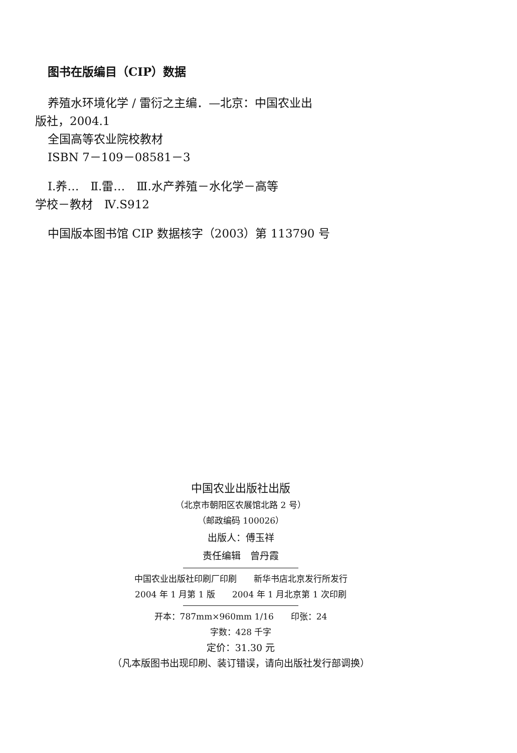图书在版编目（CIP）数据
养殖水环境化学 / 雷衍之主编．—北京：中国农业出
版社，2004.1
全国高等农业院校教材
ISBN 7－109－08581－3
Ⅰ.养…　Ⅱ.雷…　Ⅲ.水产养殖－水化学－高等
学校－教材　Ⅳ.S912
中国版本图书馆 CIP 数据核字（2003）第 113790 号
中国农业出版社出版
（北京市朝阳区农展馆北路 2 号）
（邮政编码 100026）
出版人：傅玉祥
责任编辑　曾丹霞
中国农业出版社印刷厂印刷　　新华书店北京发行所发行
2004 年 1 月第 1 版　　2004 年 1 月北京第 1 次印刷
开本：787mm×960mm 1/16　　印张：24
字数：428 千字
定价：31.30 元
（凡本版图书出现印刷、装订错误，请向出版社发行部调换）